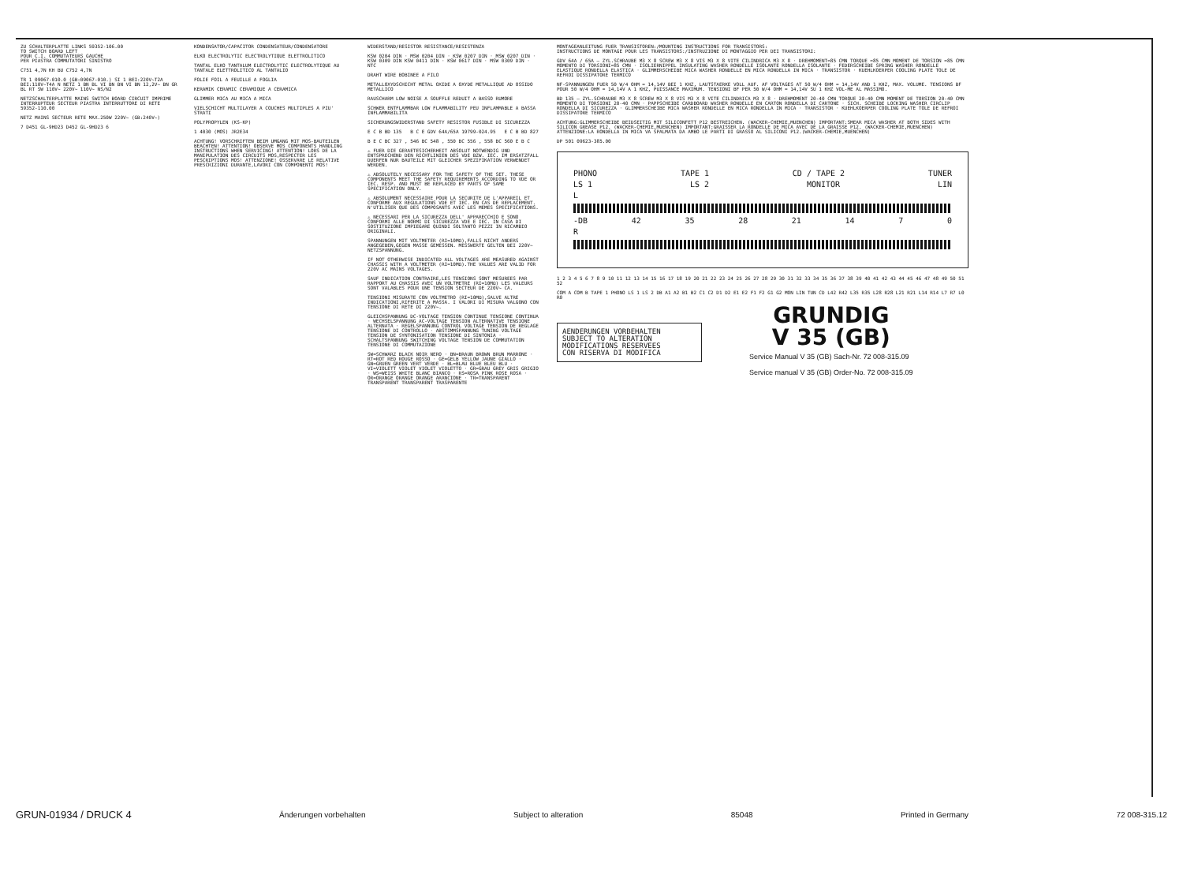ZU SCHALTERPLATTE LINKS 59352-106.00
TO SWITCH BOARD LEFT
POUR C.I. COMMUTATEURS GAUCHE
PER PIASTRA COMMUTATORI SINISTRO
C751 4,7N KH BU C752 4,7N
TR 1 09067-010.0 (GB:09067-010.) SI 1 BEI:220V~T2A BEI:110V~T4A N NETZ 1 BN BL VI BN BN VI BN 12,2V~ BN GR BL RT SW 110V~ 220V~ 110V~ NS/N2
NETZSCHALTERPLATTE MAINS SWITCH BOARD CIRCUIT IMPRIME INTERRUPTEUR SECTEUR PIASTRA INTERRUTTORE DI RETE 59352-110.00
NETZ MAINS SECTEUR RETE MAX.250W 220V~ (GB:240V~)
7 D451 GL-9HD23 D452 GL-9HD23 6
KONDENSATOR/CAPACITOR CONDENSATEUR/CONDENSATORE
ELKO ELECTROLYTIC ELECTROLYTIQUE ELETTROLITICO
TANTAL ELKO TANTALUM ELECTROLYTIC ELECTROLYTIQUE AU TANTALE ELETTROLITICO AL TANTALIO
FOLIE FOIL A FEUILLE A FOGLIA
KERAMIK CERAMIC CERAMIQUE A CERAMICA
GLIMMER MICA AU MICA A MICA
VIELSCHICHT MULTILAYER A COUCHES MULTIPLES A PIU' STRATI
POLYPROPYLEN (KS-KP)
1 4030 (MOS) JR2E34
ACHTUNG! VORSCHRIFTEN BEIM UMGANG MIT MOS-BAUTEILEN BEACHTEN! ATTENTION! OBSERVE MOS COMPONENTS HANDLING INSTRUCTIONS WHEN SERVICING! ATTENTION! LORS DE LA MANIPULATION DES CIRCUITS MOS,RESPECTER LES PESCRIPTIONS MOS! ATTENZIONE! OSSERVARE LE RELATIVE PRESCRIZIONI DURANTE,LAVORI CON COMPONENTI MOS!
WIDERSTAND/RESISTOR RESISTANCE/RESISTENZA
KSW 0204 DIN · MSW 0204 DIN · KSW 0207 DIN · MSW 0207 DIN · KSW 0309 DIN KSW 0411 DIN · KSW 0617 DIN · MSW 0309 DIN · NTC
DRAHT WIRE BOBINEE A FILO
METALLOXYDSCHICHT METAL OXIDE A OXYDE METALLIQUE AD OSSIDO METALLICO
RAUSCHARM LOW NOISE A SOUFFLE REDUIT A BASSO RUMORE
SCHWER ENTFLAMMBAR LOW FLAMMABILITY PEU INFLAMMABLE A BASSA INFLAMMABILITA
SICHERUNGSWIDERSTAND SAFETY RESISTOR FUSIBLE DI SICUREZZA
E C B BD 135 B C E GDV 64A/65A 19799-024.95 E C B BD 827
B E C BC 327 , 546 BC 548 , 550 BC 556 , 558 BC 560 E B C
⚠ FUER DIE GERAETESICHERHEIT ABSOLUT NOTWENDIG UND ENTSPRECHEND DEN RICHTLINIEN DES VDE BZW. IEC. IM ERSATZFALL DUERFEN NUR BAUTEILE MIT GLEICHER SPEZIFIKATION VERWENDET WERDEN.
⚠ ABSOLUTELY NECESSARY FOR THE SAFETY OF THE SET. THESE COMPONENTS MEET THE SAFETY REQUIREMENTS ACCORDING TO VDE OR IEC. RESP. AND MUST BE REPLACED BY PARTS OF SAME SPECIFICATION ONLY.
⚠ ABSOLUMENT NECESSAIRE POUR LA SECURITE DE L'APPAREIL ET CONFORME AUX REGULATIONS VDE ET IEC. EN CAS DE REPLACEMENT. N'UTILISER QUE DES COMPOSANTS AVEC LES MEMES SPECIFICATIONS.
⚠ NECESSARI PER LA SICUREZZA DELL' APPARECCHIO E SONO CONFORMI ALLE NORMI DI SICUREZZA VDE E IEC. IN CASA DI SOSTITUZIONE IMPIEGARE QUINDI SOLTANTO PEZZI IN RICAMBIO ORIGINALI.
SPANNUNGEN MIT VOLTMETER (RI=10MΩ),FALLS NICHT ANDERS ANGEGEBEN,GEGEN MASSE GEMESSEN. MESSWERTE GELTEN BEI 220V~ NETZSPANNUNG.
IF NOT OTHERWISE INDICATED ALL VOLTAGES ARE MEASURED AGAINST CHASSIS WITH A VOLTMETER (RI=10MΩ).THE VALUES ARE VALID FOR 220V AC MAINS VOLTAGES.
SAUF INDICATION CONTRAIRE,LES TENSIONS SONT MESUREES PAR RAPPORT AU CHASSIS AVEC UN VOLTMETRE (RI=10MΩ) LES VALEURS SONT VALABLES POUR UNE TENSION SECTEUR DE 220V~ CA.
TENSIONI MISURATE CON VOLTMETRO (RI=10MΩ),SALVE ALTRE INDICATIONI,RIFERITE A MASSA. I VALORI DI MISURA VALGONO CON TENSIONE DI RETE DI 220V~.
GLEICHSPANNUNG DC-VOLTAGE TENSION CONTINUE TENSIONE CONTINUA · WECHSELSPANNUNG AC-VOLTAGE TENSION ALTERNATIVE TENSIONE ALTERNATA · REGELSPANNUNG CONTROL VOLTAGE TENSION DE REGLAGE TENSIONE DI CONTROLLO · ABSTIMMSPANNUNG TUNING VOLTAGE TENSION DE SYNTONISATION TENSIONE DI SINTONIA · SCHALTSPANNUNG SWITCHING VOLTAGE TENSION DE COMMUTATION TENSIONE DI COMMUTAZIONE
SW=SCHWARZ BLACK NOIR NERO · BN=BRAUN BROWN BRUN MARRONE · RT=ROT RED ROUGE ROSSO · GE=GELB YELLOW JAUNE GIALLO · GN=GRUEN GREEN VERT VERDE · BL=BLAU BLUE BLEU BLU · VI=VIOLETT VIOLET VIOLET VIOLETTO · GR=GRAU GREY GRIS GRIGIO · WS=WEISS WHITE BLANC BIANCO · RS=ROSA PINK ROSE ROSA · OR=ORANGE ORANGE ORANGE ARANCIONE · TR=TRANSPARENT TRANSPARENT TRANSPARENT TRASPARENTE
MONTAGEANLEITUNG FUER TRANSISTOREN:/MOUNTING INSTRUCTIONS FOR TRANSISTORS:
INSTRUCTIONS DE MONTAGE POUR LES TRANSISTORS:/INSTRUZIONE DI MONTAGGIO PER DEI TRANSISTORI:
GDV 64A / 65A — ZYL.SCHRAUBE M3 X 8 SCREW M3 X 8 VIS M3 X 8 VITE CILINDRICA M3 X 8 · DREHMOMENT≈85 CMN TORQUE ≈85 CMN MOMENT DE TORSION ≈85 CMN MOMENTO DI TORSIONI≈85 CMN · ISOLIERNIPPEL INSULATING WASHER RONDELLE ISOLANTE RONDELLA ISOLANTE · FEDERSCHEIBE SPRING WASHER RONDELLE ELASTIQUE RONDELLA ELASTICA · GLIMMERSCHEIBE MICA WASHER RONDELLE EN MICA RONDELLA IN MICA · TRANSISTOR · KUEHLKOERPER COOLING PLATE TOLE DE REFROI DISSIPATORE TERMICO
NF-SPANNUNGEN FUER 50 W/4 OHM = 14,14V BEI 1 KHZ, LAUTSTAERKE VOLL AUF. AF VOLTAGES AT 50 W/4 OHM = 14,14V AND 1 KHZ, MAX. VOLUME. TENSIONS BF POUR 50 W/4 OHM = 14,14V A 1 KHZ, PUISSANCE MAXIMUM. TENSIONI BF PER 50 W/4 OHM = 14,14V SU 1 KHZ VOL-ME AL MASSIMO.
BD 135 — ZYL.SCHRAUBE M3 X 8 SCREW M3 X 8 VIS M3 X 8 VITE CILINDRICA M3 X 8 · DREHMOMENT 20-40 CMN TORQUE 20-40 CMN MOMENT DE TORSION 20-40 CMN MOMENTO DI TORSIONI 20-40 CMN · PAPPSCHEIBE CARDBOARD WASHER RONDELLE EN CARTON RONDELLA DI CARTONE · SICH. SCHEIBE LOCKING WASHER CIRCLIP RONDELLA DI SICUREZZA · GLIMMERSCHEIBE MICA WASHER RONDELLE EN MICA RONDELLA IN MICA · TRANSISTOR · KUEHLKOERPER COOLING PLATE TOLE DE REFROI DISSIPATORE TERMICO
ACHTUNG:GLIMMERSCHEIBE BEIDSEITIG MIT SILICONFETT P12 BESTREICHEN. (WACKER-CHEMIE,MUENCHEN) IMPORTANT:SMEAR MICA WASHER AT BOTH SIDES WITH SILICON GREASE P12. (WACKER-CHEMIE,MUENCHEN) IMPORTANT:GRAISSER LA RONDELLE DE MICA AVEC DE LA GRAISSE P12. (WACKER-CHEMIE,MUENCHEN) ATTENZIONE:LA RONDELLA IN MICA VA SPALMATA DA AMBO LE PARTI DI GRASSO AL SILICONI P12.(WACKER-CHEMIE,MUENCHEN)
DP 501 09623-385.00
PHONO TAPE 1 CD / TAPE 2 TUNER
LS 1 LS 2 MONITOR LIN
L
-DB 42 35 28 21 14 7 0
R
1 2 3 4 5 6 7 8 9 10 11 12 13 14 15 16 17 18 19 20 21 22 23 24 25 26 27 28 29 30 31 32 33 34 35 36 37 38 39 40 41 42 43 44 45 46 47 48 49 50 51 52
COM A COM B TAPE 1 PHONO LS 1 LS 2 DB A1 A2 B1 B2 C1 C2 D1 D2 E1 E2 F1 F2 G1 G2 MON LIN TUN CD L42 R42 L35 R35 L28 R28 L21 R21 L14 R14 L7 R7 L0 R0
AENDERUNGEN VORBEHALTEN
SUBJECT TO ALTERATION
MODIFICATIONS RESERVEES
CON RISERVA DI MODIFICA
GRUNDIG
V 35 (GB)
Service Manual V 35 (GB) Sach-Nr. 72 008-315.09
Service manual V 35 (GB) Order-No. 72 008-315.09
GRUN-01934 / DRUCK 4 Änderungen vorbehalten Subject to alteration 85048 Printed in Germany 72 008-315.12